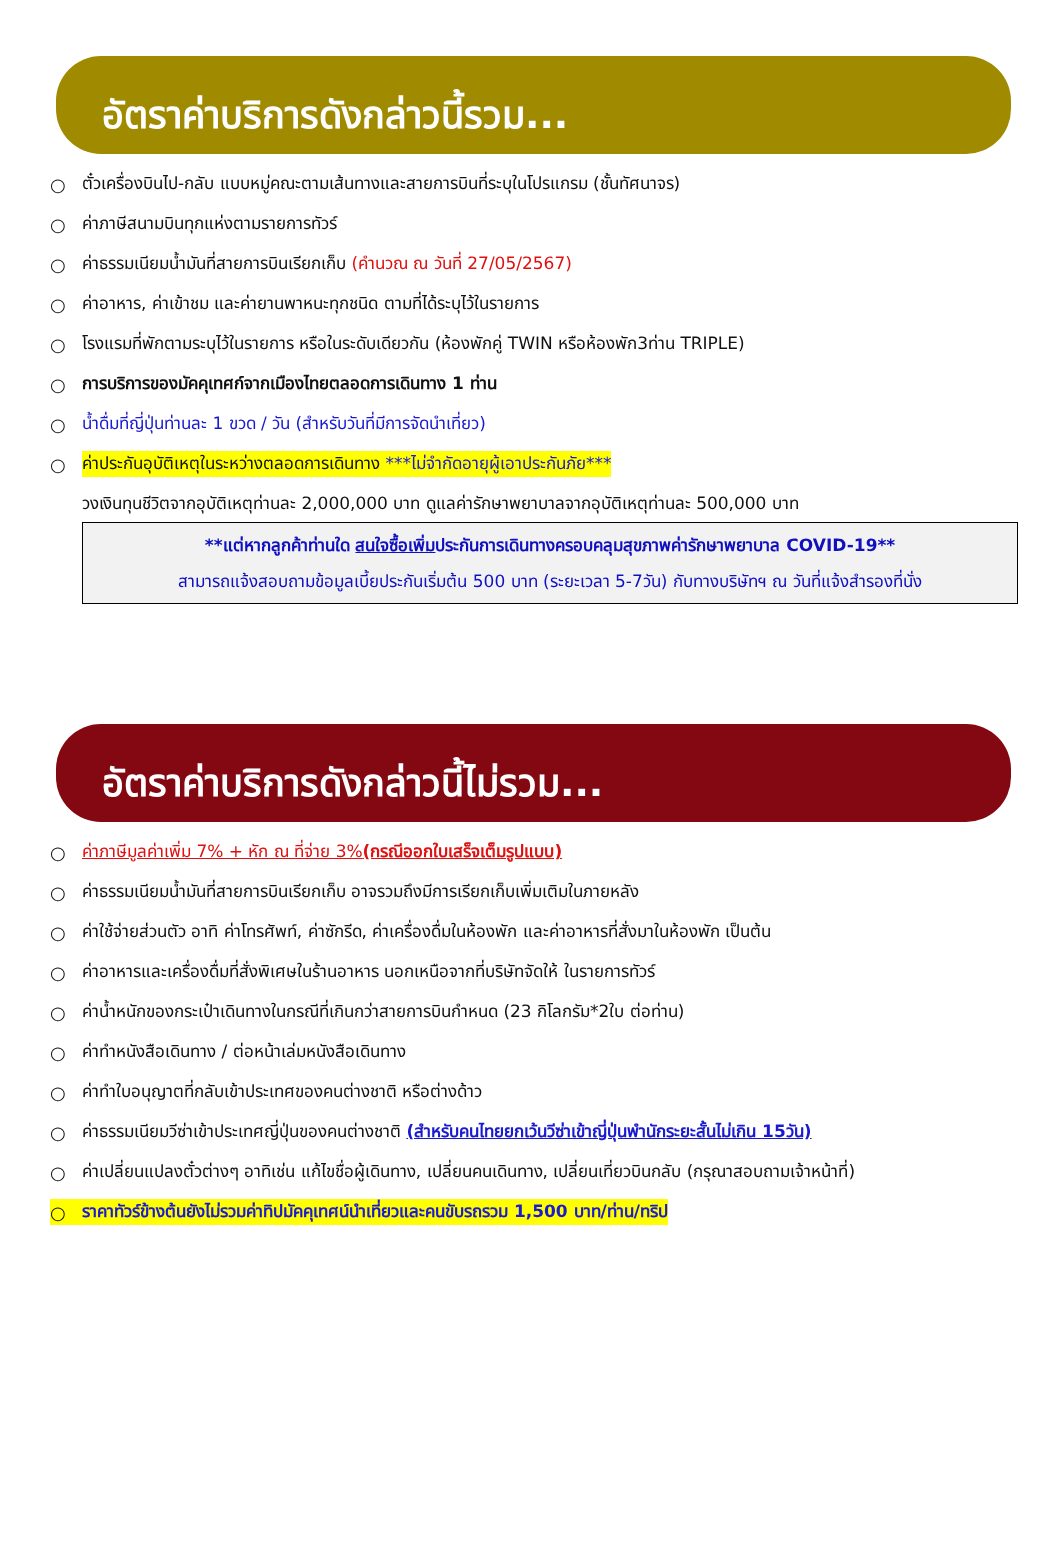อัตราค่าบริการดังกล่าวนี้รวม...
○ ตั๋วเครื่องบินไป-กลับ แบบหมู่คณะตามเส้นทางและสายการบินที่ระบุในโปรแกรม (ชั้นทัศนาจร)
○ ค่าภาษีสนามบินทุกแห่งตามรายการทัวร์
○ ค่าธรรมเนียมน้ำมันที่สายการบินเรียกเก็บ (คำนวณ ณ วันที่ 27/05/2567)
○ ค่าอาหาร, ค่าเข้าชม และค่ายานพาหนะทุกชนิด ตามที่ได้ระบุไว้ในรายการ
○ โรงแรมที่พักตามระบุไว้ในรายการ หรือในระดับเดียวกัน (ห้องพักคู่ TWIN หรือห้องพัก3ท่าน TRIPLE)
○ การบริการของมัคคุเทศก์จากเมืองไทยตลอดการเดินทาง 1 ท่าน
○ น้ำดื่มที่ญี่ปุ่นท่านละ 1 ขวด / วัน (สำหรับวันที่มีการจัดนำเที่ยว)
○ ค่าประกันอุบัติเหตุในระหว่างตลอดการเดินทาง ***ไม่จำกัดอายุผู้เอาประกันภัย***
วงเงินทุนชีวิตจากอุบัติเหตุท่านละ 2,000,000 บาท ดูแลค่ารักษาพยาบาลจากอุบัติเหตุท่านละ 500,000 บาท
**แต่หากลูกค้าท่านใด สนใจซื้อเพิ่มประกันการเดินทางครอบคลุมสุขภาพค่ารักษาพยาบาล COVID-19**
สามารถแจ้งสอบถามข้อมูลเบี้ยประกันเริ่มต้น 500 บาท (ระยะเวลา 5-7วัน) กับทางบริษัทฯ ณ วันที่แจ้งสำรองที่นั่ง
อัตราค่าบริการดังกล่าวนี้ไม่รวม...
○ ค่าภาษีมูลค่าเพิ่ม 7% + หัก ณ ที่จ่าย 3%(กรณีออกใบเสร็จเต็มรูปแบบ)
○ ค่าธรรมเนียมน้ำมันที่สายการบินเรียกเก็บ อาจรวมถึงมีการเรียกเก็บเพิ่มเติมในภายหลัง
○ ค่าใช้จ่ายส่วนตัว อาทิ ค่าโทรศัพท์, ค่าซักรีด, ค่าเครื่องดื่มในห้องพัก และค่าอาหารที่สั่งมาในห้องพัก เป็นต้น
○ ค่าอาหารและเครื่องดื่มที่สั่งพิเศษในร้านอาหาร นอกเหนือจากที่บริษัทจัดให้ ในรายการทัวร์
○ ค่าน้ำหนักของกระเป๋าเดินทางในกรณีที่เกินกว่าสายการบินกำหนด (23 กิโลกรัม*2ใบ ต่อท่าน)
○ ค่าทำหนังสือเดินทาง / ต่อหน้าเล่มหนังสือเดินทาง
○ ค่าทำใบอนุญาตที่กลับเข้าประเทศของคนต่างชาติ หรือต่างด้าว
○ ค่าธรรมเนียมวีซ่าเข้าประเทศญี่ปุ่นของคนต่างชาติ (สำหรับคนไทยยกเว้นวีซ่าเข้าญี่ปุ่นพำนักระยะสั้นไม่เกิน 15วัน)
○ ค่าเปลี่ยนแปลงตั๋วต่างๆ อาทิเช่น แก้ไขชื่อผู้เดินทาง, เปลี่ยนคนเดินทาง, เปลี่ยนเที่ยวบินกลับ (กรุณาสอบถามเจ้าหน้าที่)
○ ราคาทัวร์ข้างต้นยังไม่รวมค่าทิปมัคคุเทศน์นำเที่ยวและคนขับรถรวม 1,500 บาท/ท่าน/ทริป